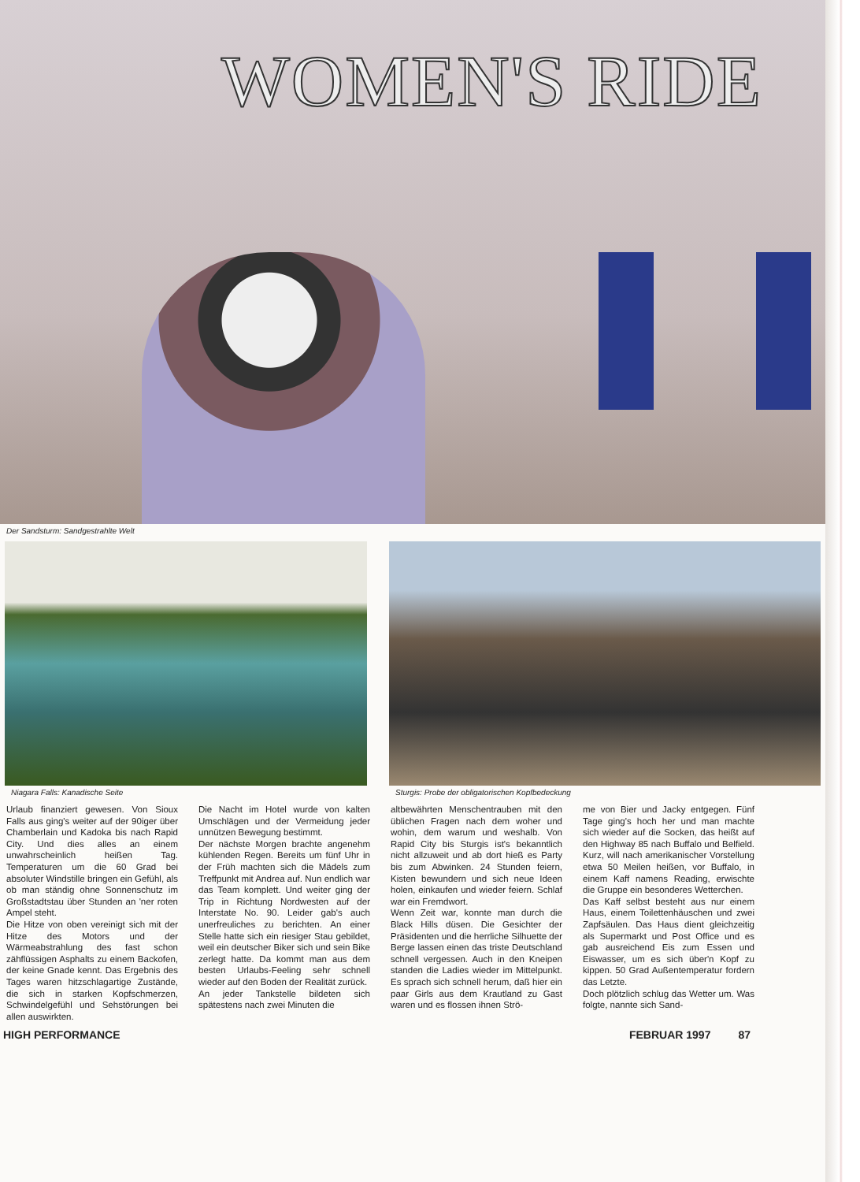WOMEN'S RIDE
Der Sandsturm: Sandgestrahlte Welt
Niagara Falls: Kanadische Seite
Sturgis: Probe der obligatorischen Kopfbedeckung
Urlaub finanziert gewesen. Von Sioux Falls aus ging's weiter auf der 90iger über Chamberlain und Kadoka bis nach Rapid City. Und dies alles an einem unwahrscheinlich heißen Tag. Temperaturen um die 60 Grad bei absoluter Windstille bringen ein Gefühl, als ob man ständig ohne Sonnenschutz im Großstadtstau über Stunden an 'ner roten Ampel steht.
Die Hitze von oben vereinigt sich mit der Hitze des Motors und der Wärmeabstrahlung des fast schon zähflüssigen Asphalts zu einem Backofen, der keine Gnade kennt. Das Ergebnis des Tages waren hitzschlagartige Zustände, die sich in starken Kopfschmerzen, Schwindelgefühl und Sehstörungen bei allen auswirkten.
Die Nacht im Hotel wurde von kalten Umschlägen und der Vermeidung jeder unnützen Bewegung bestimmt.
Der nächste Morgen brachte angenehm kühlenden Regen. Bereits um fünf Uhr in der Früh machten sich die Mädels zum Treffpunkt mit Andrea auf. Nun endlich war das Team komplett. Und weiter ging der Trip in Richtung Nordwesten auf der Interstate No. 90. Leider gab's auch unerfreuliches zu berichten. An einer Stelle hatte sich ein riesiger Stau gebildet, weil ein deutscher Biker sich und sein Bike zerlegt hatte. Da kommt man aus dem besten Urlaubs-Feeling sehr schnell wieder auf den Boden der Realität zurück.
An jeder Tankstelle bildeten sich spätestens nach zwei Minuten die
altbewährten Menschentrauben mit den üblichen Fragen nach dem woher und wohin, dem warum und weshalb. Von Rapid City bis Sturgis ist's bekanntlich nicht allzuweit und ab dort hieß es Party bis zum Abwinken. 24 Stunden feiern, Kisten bewundern und sich neue Ideen holen, einkaufen und wieder feiern. Schlaf war ein Fremdwort.
Wenn Zeit war, konnte man durch die Black Hills düsen. Die Gesichter der Präsidenten und die herrliche Silhuette der Berge lassen einen das triste Deutschland schnell vergessen. Auch in den Kneipen standen die Ladies wieder im Mittelpunkt. Es sprach sich schnell herum, daß hier ein paar Girls aus dem Krautland zu Gast waren und es flossen ihnen Strö-
me von Bier und Jacky entgegen. Fünf Tage ging's hoch her und man machte sich wieder auf die Socken, das heißt auf den Highway 85 nach Buffalo und Belfield. Kurz, will nach amerikanischer Vorstellung etwa 50 Meilen heißen, vor Buffalo, in einem Kaff namens Reading, erwischte die Gruppe ein besonderes Wetterchen.
Das Kaff selbst besteht aus nur einem Haus, einem Toilettenhäuschen und zwei Zapfsäulen. Das Haus dient gleichzeitig als Supermarkt und Post Office und es gab ausreichend Eis zum Essen und Eiswasser, um es sich über'n Kopf zu kippen. 50 Grad Außentemperatur fordern das Letzte.
Doch plötzlich schlug das Wetter um. Was folgte, nannte sich Sand-
HIGH PERFORMANCE FEBRUAR 1997 87